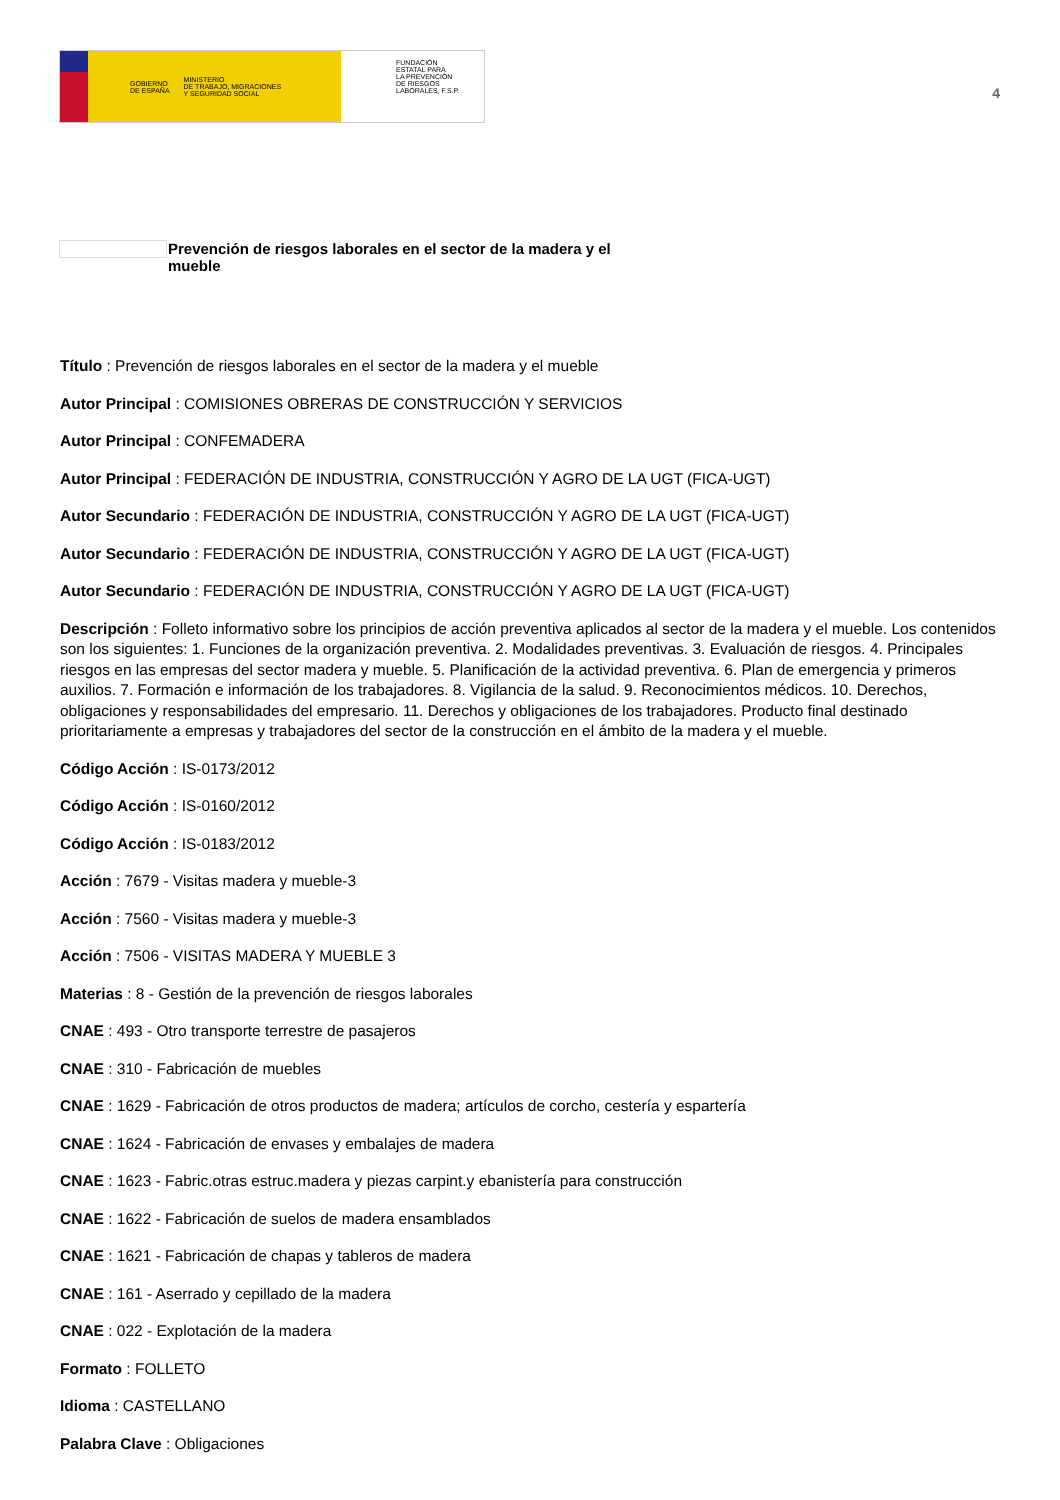GOBIERNO
DE ESPAÑA MINISTERIO
DE TRABAJO, MIGRACIONES
Y SEGURIDAD SOCIAL
FUNDACIÓN
ESTATAL PARA
LA PREVENCIÓN
DE RIESGOS
LABORALES, F.S.P.
4
Prevención de riesgos laborales en el sector de la madera y el
mueble
Título : Prevención de riesgos laborales en el sector de la madera y el mueble
Autor Principal : COMISIONES OBRERAS DE CONSTRUCCIÓN Y SERVICIOS
Autor Principal : CONFEMADERA
Autor Principal : FEDERACIÓN DE INDUSTRIA, CONSTRUCCIÓN Y AGRO DE LA UGT (FICA-UGT)
Autor Secundario : FEDERACIÓN DE INDUSTRIA, CONSTRUCCIÓN Y AGRO DE LA UGT (FICA-UGT)
Autor Secundario : FEDERACIÓN DE INDUSTRIA, CONSTRUCCIÓN Y AGRO DE LA UGT (FICA-UGT)
Autor Secundario : FEDERACIÓN DE INDUSTRIA, CONSTRUCCIÓN Y AGRO DE LA UGT (FICA-UGT)
Descripción : Folleto informativo sobre los principios de acción preventiva aplicados al sector de la madera y el mueble. Los contenidos son los siguientes: 1. Funciones de la organización preventiva. 2. Modalidades preventivas. 3. Evaluación de riesgos. 4. Principales riesgos en las empresas del sector madera y mueble. 5. Planificación de la actividad preventiva. 6. Plan de emergencia y primeros auxilios. 7. Formación e información de los trabajadores. 8. Vigilancia de la salud. 9. Reconocimientos médicos. 10. Derechos, obligaciones y responsabilidades del empresario. 11. Derechos y obligaciones de los trabajadores. Producto final destinado prioritariamente a empresas y trabajadores del sector de la construcción en el ámbito de la madera y el mueble.
Código Acción : IS-0173/2012
Código Acción : IS-0160/2012
Código Acción : IS-0183/2012
Acción : 7679 - Visitas madera y mueble-3
Acción : 7560 - Visitas madera y mueble-3
Acción : 7506 - VISITAS MADERA Y MUEBLE 3
Materias : 8 - Gestión de la prevención de riesgos laborales
CNAE : 493 - Otro transporte terrestre de pasajeros
CNAE : 310 - Fabricación de muebles
CNAE : 1629 - Fabricación de otros productos de madera; artículos de corcho, cestería y espartería
CNAE : 1624 - Fabricación de envases y embalajes de madera
CNAE : 1623 - Fabric.otras estruc.madera y piezas carpint.y ebanistería para construcción
CNAE : 1622 - Fabricación de suelos de madera ensamblados
CNAE : 1621 - Fabricación de chapas y tableros de madera
CNAE : 161 - Aserrado y cepillado de la madera
CNAE : 022 - Explotación de la madera
Formato : FOLLETO
Idioma : CASTELLANO
Palabra Clave : Obligaciones